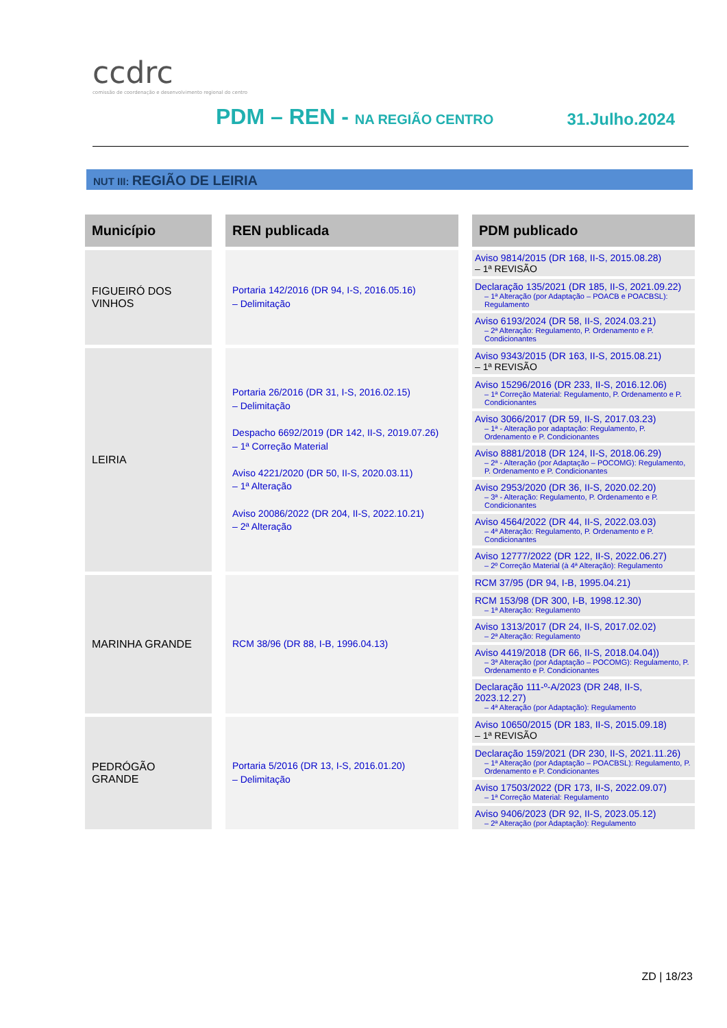ccdrc
comissão de coordenação e desenvolvimento regional do centro
PDM – REN - NA REGIÃO CENTRO 31.Julho.2024
NUT III: REGIÃO DE LEIRIA
| Município | | REN publicada | | PDM publicado |
| --- | --- | --- | --- | --- |
| FIGUEIRÓ DOS VINHOS | | Portaria 142/2016 (DR 94, I-S, 2016.05.16) – Delimitação | | Aviso 9814/2015 (DR 168, II-S, 2015.08.28) – 1ª REVISÃO Declaração 135/2021 (DR 185, II-S, 2021.09.22) – 1ª Alteração (por Adaptação – POACB e POACBSL): Regulamento Aviso 6193/2024 (DR 58, II-S, 2024.03.21) – 2ª Alteração: Regulamento, P. Ordenamento e P. Condicionantes |
| LEIRIA | | Portaria 26/2016 (DR 31, I-S, 2016.02.15) – Delimitação Despacho 6692/2019 (DR 142, II-S, 2019.07.26) – 1ª Correção Material Aviso 4221/2020 (DR 50, II-S, 2020.03.11) – 1ª Alteração Aviso 20086/2022 (DR 204, II-S, 2022.10.21) – 2ª Alteração | | Aviso 9343/2015 (DR 163, II-S, 2015.08.21) – 1ª REVISÃO Aviso 15296/2016 (DR 233, II-S, 2016.12.06) – 1ª Correção Material: Regulamento, P. Ordenamento e P. Condicionantes Aviso 3066/2017 (DR 59, II-S, 2017.03.23) – 1ª - Alteração por adaptação: Regulamento, P. Ordenamento e P. Condicionantes Aviso 8881/2018 (DR 124, II-S, 2018.06.29) – 2ª - Alteração (por Adaptação – POCOMG): Regulamento, P. Ordenamento e P. Condicionantes Aviso 2953/2020 (DR 36, II-S, 2020.02.20) – 3ª - Alteração: Regulamento, P. Ordenamento e P. Condicionantes Aviso 4564/2022 (DR 44, II-S, 2022.03.03) – 4ª Alteração: Regulamento, P. Ordenamento e P. Condicionantes Aviso 12777/2022 (DR 122, II-S, 2022.06.27) – 2º Correção Material (à 4ª Alteração): Regulamento |
| MARINHA GRANDE | | RCM 38/96 (DR 88, I-B, 1996.04.13) | | RCM 37/95 (DR 94, I-B, 1995.04.21) RCM 153/98 (DR 300, I-B, 1998.12.30) – 1ª Alteração: Regulamento Aviso 1313/2017 (DR 24, II-S, 2017.02.02) – 2ª Alteração: Regulamento Aviso 4419/2018 (DR 66, II-S, 2018.04.04)) – 3ª Alteração (por Adaptação – POCOMG): Regulamento, P. Ordenamento e P. Condicionantes Declaração 111-º-A/2023 (DR 248, II-S, 2023.12.27) – 4ª Alteração (por Adaptação): Regulamento |
| PEDRÓGÃO GRANDE | | Portaria 5/2016 (DR 13, I-S, 2016.01.20) – Delimitação | | Aviso 10650/2015 (DR 183, II-S, 2015.09.18) – 1ª REVISÃO Declaração 159/2021 (DR 230, II-S, 2021.11.26) – 1ª Alteração (por Adaptação – POACBSL): Regulamento, P. Ordenamento e P. Condicionantes Aviso 17503/2022 (DR 173, II-S, 2022.09.07) – 1ª Correção Material: Regulamento Aviso 9406/2023 (DR 92, II-S, 2023.05.12) – 2ª Alteração (por Adaptação): Regulamento |
ZD | 18/23